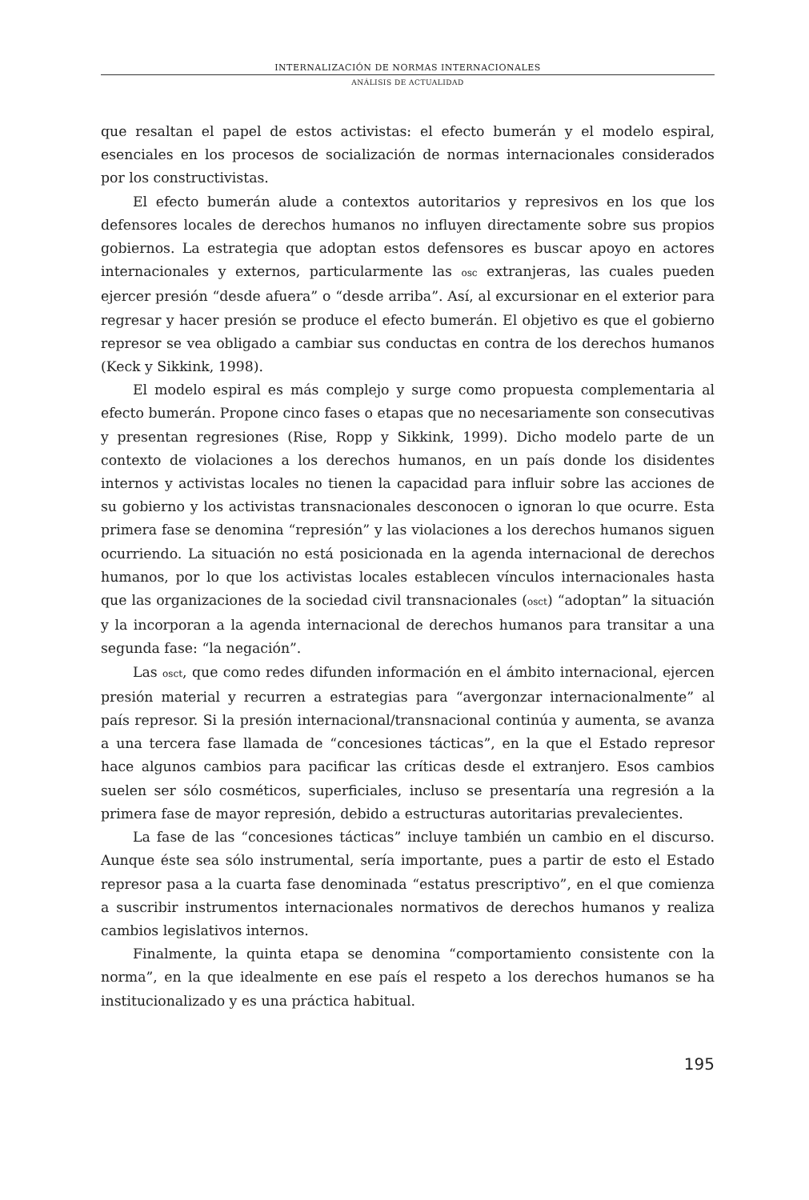INTERNALIZACIÓN DE NORMAS INTERNACIONALES
ANÁLISIS DE ACTUALIDAD
que resaltan el papel de estos activistas: el efecto bumerán y el modelo espiral, esenciales en los procesos de socialización de normas internacionales considerados por los constructivistas.
El efecto bumerán alude a contextos autoritarios y represivos en los que los defensores locales de derechos humanos no influyen directamente sobre sus propios gobiernos. La estrategia que adoptan estos defensores es buscar apoyo en actores internacionales y externos, particularmente las osc extranjeras, las cuales pueden ejercer presión “desde afuera” o “desde arriba”. Así, al excursionar en el exterior para regresar y hacer presión se produce el efecto bumerán. El objetivo es que el gobierno represor se vea obligado a cambiar sus conductas en contra de los derechos humanos (Keck y Sikkink, 1998).
El modelo espiral es más complejo y surge como propuesta complementaria al efecto bumerán. Propone cinco fases o etapas que no necesariamente son consecutivas y presentan regresiones (Rise, Ropp y Sikkink, 1999). Dicho modelo parte de un contexto de violaciones a los derechos humanos, en un país donde los disidentes internos y activistas locales no tienen la capacidad para influir sobre las acciones de su gobierno y los activistas transnacionales desconocen o ignoran lo que ocurre. Esta primera fase se denomina “represión” y las violaciones a los derechos humanos siguen ocurriendo. La situación no está posicionada en la agenda internacional de derechos humanos, por lo que los activistas locales establecen vínculos internacionales hasta que las organizaciones de la sociedad civil transnacionales (osct) “adoptan” la situación y la incorporan a la agenda internacional de derechos humanos para transitar a una segunda fase: “la negación”.
Las osct, que como redes difunden información en el ámbito internacional, ejercen presión material y recurren a estrategias para “avergonzar internacionalmente” al país represor. Si la presión internacional/transnacional continúa y aumenta, se avanza a una tercera fase llamada de “concesiones tácticas”, en la que el Estado represor hace algunos cambios para pacificar las críticas desde el extranjero. Esos cambios suelen ser sólo cosméticos, superficiales, incluso se presentaría una regresión a la primera fase de mayor represión, debido a estructuras autoritarias prevalecientes.
La fase de las “concesiones tácticas” incluye también un cambio en el discurso. Aunque éste sea sólo instrumental, sería importante, pues a partir de esto el Estado represor pasa a la cuarta fase denominada “estatus prescriptivo”, en el que comienza a suscribir instrumentos internacionales normativos de derechos humanos y realiza cambios legislativos internos.
Finalmente, la quinta etapa se denomina “comportamiento consistente con la norma”, en la que idealmente en ese país el respeto a los derechos humanos se ha institucionalizado y es una práctica habitual.
195